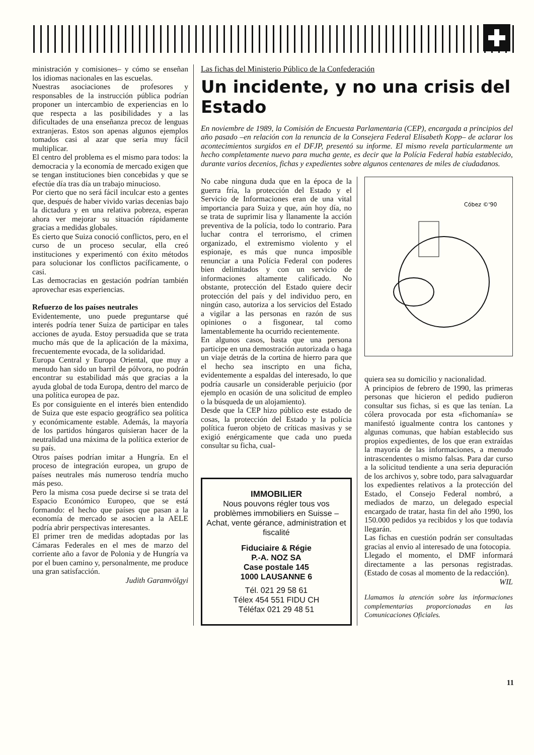ministración y comisiones– y cómo se enseñan los idiomas nacionales en las escuelas.
Nuestras asociaciones de profesores y responsables de la instrucción pública podrían proponer un intercambio de experiencias en lo que respecta a las posibilidades y a las dificultades de una enseñanza precoz de lenguas extranjeras. Estos son apenas algunos ejemplos tomados casi al azar que sería muy fácil multiplicar.
El centro del problema es el mismo para todos: la democracia y la economía de mercado exigen que se tengan instituciones bien concebidas y que se efectúe día tras día un trabajo minucioso.
Por cierto que no será fácil inculcar esto a gentes que, después de haber vivido varias decenias bajo la dictadura y en una relativa pobreza, esperan ahora ver mejorar su situación rápidamente gracias a medidas globales.
Es cierto que Suiza conoció conflictos, pero, en el curso de un proceso secular, ella creó instituciones y experimentó con éxito métodos para solucionar los conflictos pacíficamente, o casi.
Las democracias en gestación podrían también aprovechar esas experiencias.
Refuerzo de los países neutrales
Evidentemente, uno puede preguntarse qué interés podría tener Suiza de participar en tales acciones de ayuda. Estoy persuadida que se trata mucho más que de la aplicación de la máxima, frecuentemente evocada, de la solidaridad.
Europa Central y Europa Oriental, que muy a menudo han sido un barril de pólvora, no podrán encontrar su estabilidad más que gracias a la ayuda global de toda Europa, dentro del marco de una política europea de paz.
Es por consiguiente en el interés bien entendido de Suiza que este espacio geográfico sea política y económicamente estable. Además, la mayoría de los partidos húngaros quisieran hacer de la neutralidad una máxima de la política exterior de su país.
Otros países podrían imitar a Hungría. En el proceso de integración europea, un grupo de países neutrales más numeroso tendría mucho más peso.
Pero la misma cosa puede decirse si se trata del Espacio Económico Europeo, que se está formando: el hecho que países que pasan a la economía de mercado se asocien a la AELE podría abrir perspectivas interesantes.
El primer tren de medidas adoptadas por las Cámaras Federales en el mes de marzo del corriente año a favor de Polonia y de Hungría va por el buen camino y, personalmente, me produce una gran satisfacción.
Judith Garamvölgyi
Las fichas del Ministerio Público de la Confederación
Un incidente, y no una crisis del Estado
En noviembre de 1989, la Comisión de Encuesta Parlamentaria (CEP), encargada a principios del año pasado –en relación con la renuncia de la Consejera Federal Elisabeth Kopp– de aclarar los acontecimientos surgidos en el DFJP, presentó su informe. El mismo revela particularmente un hecho completamente nuevo para mucha gente, es decir que la Polícia Federal había establecido, durante varios decenios, fichas y expedientes sobre algunos centenares de miles de ciudadanos.
No cabe ninguna duda que en la época de la guerra fría, la protección del Estado y el Servicio de Informaciones eran de una vital importancia para Suiza y que, aún hoy día, no se trata de suprimir lisa y llanamente la acción preventiva de la polícia, todo lo contrario. Para luchar contra el terrorismo, el crimen organizado, el extremismo violento y el espionaje, es más que nunca imposible renunciar a una Polícia Federal con poderes bien delimitados y con un servicio de informaciones altamente calificado. No obstante, protección del Estado quiere decir protección del país y del individuo pero, en ningún caso, autoriza a los servicios del Estado a vigilar a las personas en razón de sus opiniones o a fisgonear, tal como lamentablemente ha ocurrido recientemente.
En algunos casos, basta que una persona participe en una demostración autorizada o haga un viaje detrás de la cortina de hierro para que el hecho sea inscripto en una ficha, evidentemente a espaldas del interesado, lo que podría causarle un considerable perjuicio (por ejemplo en ocasión de una solicitud de empleo o la búsqueda de un alojamiento).
Desde que la CEP hizo público este estado de cosas, la protección del Estado y la polícia política fueron objeto de críticas masivas y se exigió enérgicamente que cada uno pueda consultar su ficha, cual-
IMMOBILIER
Nous pouvons régler tous vos problèmes immobiliers en Suisse – Achat, vente gérance, administration et fiscalité
Fiduciaire & Régie
P.-A. NOZ SA
Case postale 145
1000 LAUSANNE 6
Tél. 021 29 58 61
Télex 454 551 FIDU CH
Téléfax 021 29 48 51
Cóbez ©'90
quiera sea su domicilio y nacionalidad.
A principios de febrero de 1990, las primeras personas que hicieron el pedido pudieron consultar sus fichas, si es que las tenían. La cólera provocada por esta «fichomanía» se manifestó igualmente contra los cantones y algunas comunas, que habían establecido sus propios expedientes, de los que eran extraídas la mayoría de las informaciones, a menudo intrascendentes o mismo falsas. Para dar curso a la solicitud tendiente a una seria depuración de los archivos y, sobre todo, para salvaguardar los expedientes relativos a la protección del Estado, el Consejo Federal nombró, a mediados de marzo, un delegado especial encargado de tratar, hasta fin del año 1990, los 150.000 pedidos ya recibidos y los que todavía llegarán.
Las fichas en cuestión podrán ser consultadas gracias al envio al interesado de una fotocopia.
Llegado el momento, el DMF informará directamente a las personas registradas. (Estado de cosas al momento de la redacción).
WIL
Llamamos la atención sobre las informaciones complementarias proporcionadas en las Comunicaciones Oficiales.
11